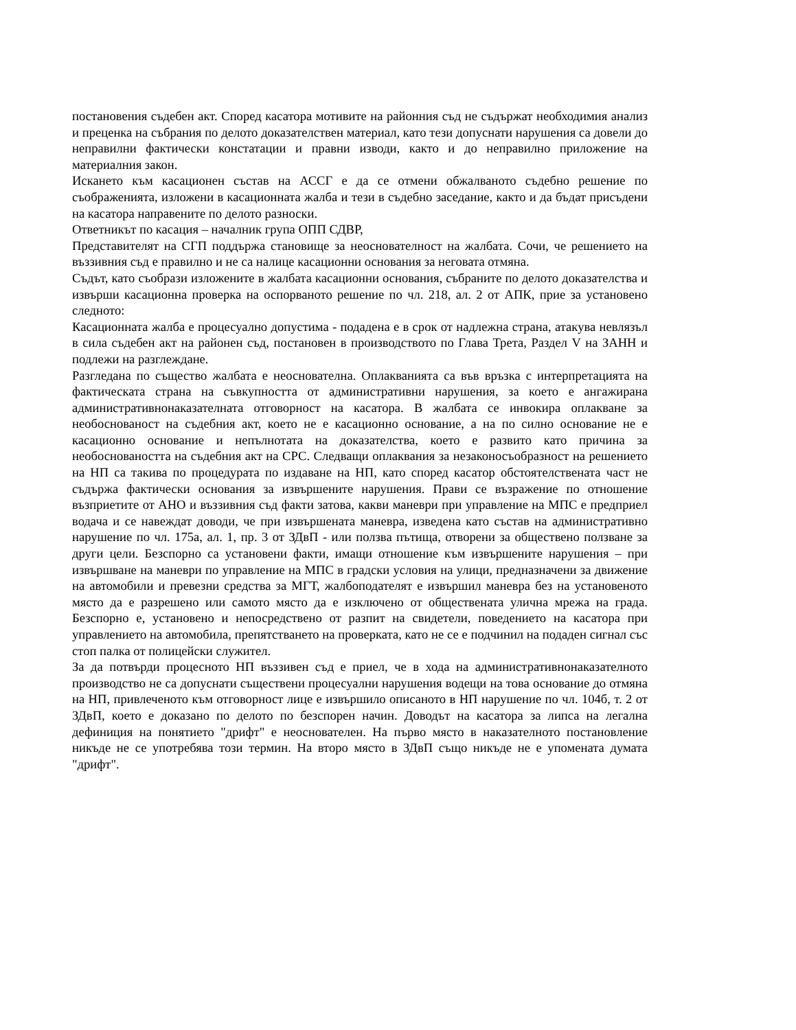постановения съдебен акт. Според касатора мотивите на районния съд не съдържат необходимия анализ и преценка на събрания по делото доказателствен материал, като тези допуснати нарушения са довели до неправилни фактически констатации и правни изводи, както и до неправилно приложение на материалния закон.
Искането към касационен състав на АССГ е да се отмени обжалваното съдебно решение по съображенията, изложени в касационната жалба и тези в съдебно заседание, както и да бъдат присъдени на касатора направените по делото разноски.
Ответникът по касация – началник група ОПП СДВР,
Представителят на СГП поддържа становище за неоснователност на жалбата. Сочи, че решението на въззивния съд е правилно и не са налице касационни основания за неговата отмяна.
Съдът, като съобрази изложените в жалбата касационни основания, събраните по делото доказателства и извърши касационна проверка на оспорваното решение по чл. 218, ал. 2 от АПК, прие за установено следното:
Касационната жалба е процесуално допустима - подадена е в срок от надлежна страна, атакува невлязъл в сила съдебен акт на районен съд, постановен в производството по Глава Трета, Раздел V на ЗАНН и подлежи на разглеждане.
Разгледана по същество жалбата е неоснователна. Оплакванията са във връзка с интерпретацията на фактическата страна на съвкупността от административни нарушения, за което е ангажирана административнонаказателната отговорност на касатора. В жалбата се инвокира оплакване за необоснованост на съдебния акт, което не е касационно основание, а на по силно основание не е касационно основание и непълнотата на доказателства, което е развито като причина за необосноваността на съдебния акт на СРС. Следващи оплаквания за незаконосъобразност на решението на НП са такива по процедурата по издаване на НП, като според касатор обстоятелствената част не съдържа фактически основания за извършените нарушения. Прави се възражение по отношение възприетите от АНО и въззивния съд факти затова, какви маневри при управление на МПС е предприел водача и се навеждат доводи, че при извършената маневра, изведена като състав на административно нарушение по чл. 175а, ал. 1, пр. 3 от ЗДвП - или ползва пътища, отворени за обществено ползване за други цели. Безспорно са установени факти, имащи отношение към извършените нарушения – при извършване на маневри по управление на МПС в градски условия на улици, предназначени за движение на автомобили и превезни средства за МГТ, жалбоподателят е извършил маневра без на установеното място да е разрешено или самото място да е изключено от обществената улична мрежа на града. Безспорно е, установено и непосредствено от разпит на свидетели, поведението на касатора при управлението на автомобила, препятстването на проверката, като не се е подчинил на подаден сигнал със стоп палка от полицейски служител.
За да потвърди процесното НП въззивен съд е приел, че в хода на административнонаказателното производство не са допуснати съществени процесуални нарушения водещи на това основание до отмяна на НП, привлеченото към отговорност лице е извършило описаното в НП нарушение по чл. 104б, т. 2 от ЗДвП, което е доказано по делото по безспорен начин. Доводът на касатора за липса на легална дефиниция на понятието "дрифт" е неоснователен. На първо място в наказателното постановление никъде не се употребява този термин. На второ място в ЗДвП също никъде не е упомената думата "дрифт".